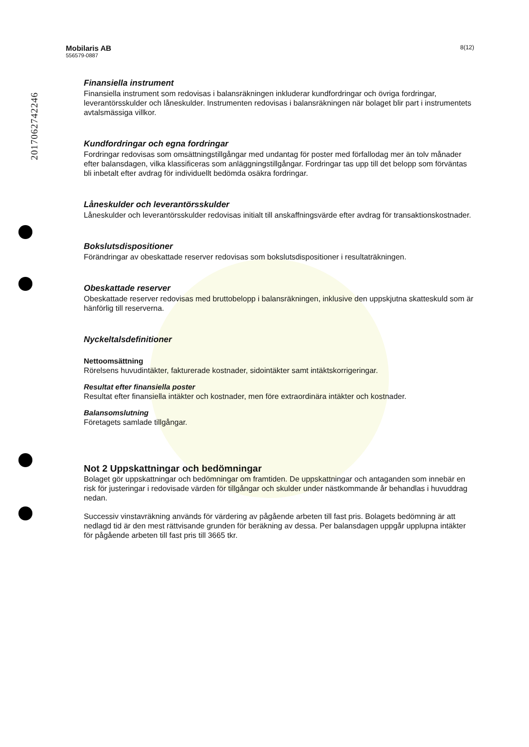201706274224​6
Mobilaris AB
556579-0887
8(12)
Finansiella instrument
Finansiella instrument som redovisas i balansräkningen inkluderar kundfordringar och övriga fordringar, leverantörsskulder och låneskulder. Instrumenten redovisas i balansräkningen när bolaget blir part i instrumentets avtalsmässiga villkor.
Kundfordringar och egna fordringar
Fordringar redovisas som omsättningstillgångar med undantag för poster med förfallodag mer än tolv månader efter balansdagen, vilka klassificeras som anläggningstillgångar. Fordringar tas upp till det belopp som förväntas bli inbetalt efter avdrag för individuellt bedömda osäkra fordringar.
Låneskulder och leverantörsskulder
Låneskulder och leverantörsskulder redovisas initialt till anskaffningsvärde efter avdrag för transaktionskostnader.
Bokslutsdispositioner
Förändringar av obeskattade reserver redovisas som bokslutsdispositioner i resultaträkningen.
Obeskattade reserver
Obeskattade reserver redovisas med bruttobelopp i balansräkningen, inklusive den uppskjutna skatteskuld som är hänförlig till reserverna.
Nyckeltalsdefinitioner
Nettoomsättning
Rörelsens huvudintäkter, fakturerade kostnader, sidointäkter samt intäktskorrigeringar.
Resultat efter finansiella poster
Resultat efter finansiella intäkter och kostnader, men före extraordinära intäkter och kostnader.
Balansomslutning
Företagets samlade tillgångar.
Not 2 Uppskattningar och bedömningar
Bolaget gör uppskattningar och bedömningar om framtiden. De uppskattningar och antaganden som innebär en risk för justeringar i redovisade värden för tillgångar och skulder under nästkommande år behandlas i huvuddrag nedan.
Successiv vinstavräkning används för värdering av pågående arbeten till fast pris. Bolagets bedömning är att nedlagd tid är den mest rättvisande grunden för beräkning av dessa. Per balansdagen uppgår upplupna intäkter för pågående arbeten till fast pris till 3665 tkr.